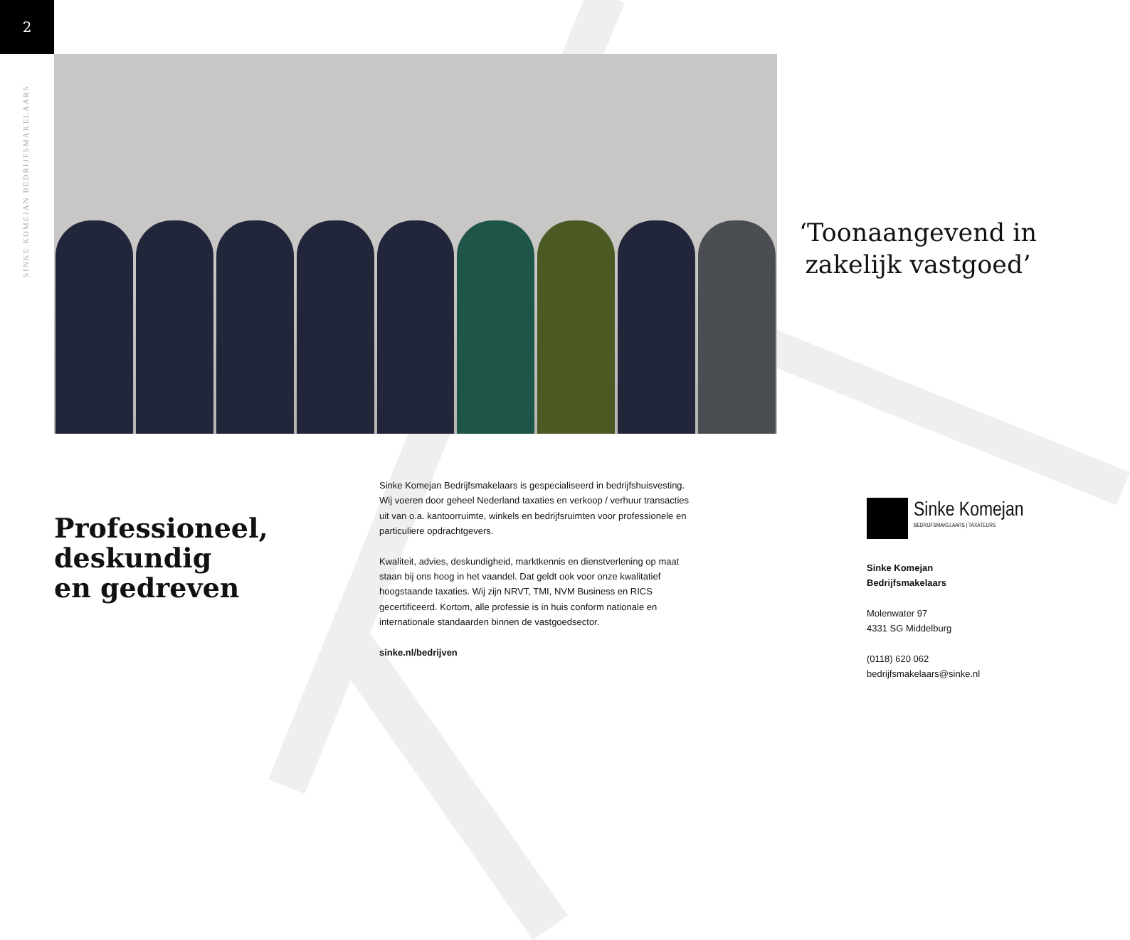2
SINKE KOMEJAN BEDRIJFSMAKELAARS
‘Toonaangevend in zakelijk vastgoed’
Professioneel,
deskundig
en gedreven
Sinke Komejan Bedrijfsmakelaars is gespecialiseerd in bedrijfshuisvesting. Wij voeren door geheel Nederland taxaties en verkoop / verhuur transacties uit van o.a. kantoorruimte, winkels en bedrijfsruimten voor professionele en particuliere opdrachtgevers.
Kwaliteit, advies, deskundigheid, marktkennis en dienstverlening op maat staan bij ons hoog in het vaandel. Dat geldt ook voor onze kwalitatief hoogstaande taxaties. Wij zijn NRVT, TMI, NVM Business en RICS gecertificeerd. Kortom, alle professie is in huis conform nationale en internationale standaarden binnen de vastgoedsector.
sinke.nl/bedrijven
Sinke Komejan
BEDRIJFSMAKELAARS | TAXATEURS
Sinke Komejan
Bedrijfsmakelaars
Molenwater 97
4331 SG Middelburg
(0118) 620 062
bedrijfsmakelaars@sinke.nl